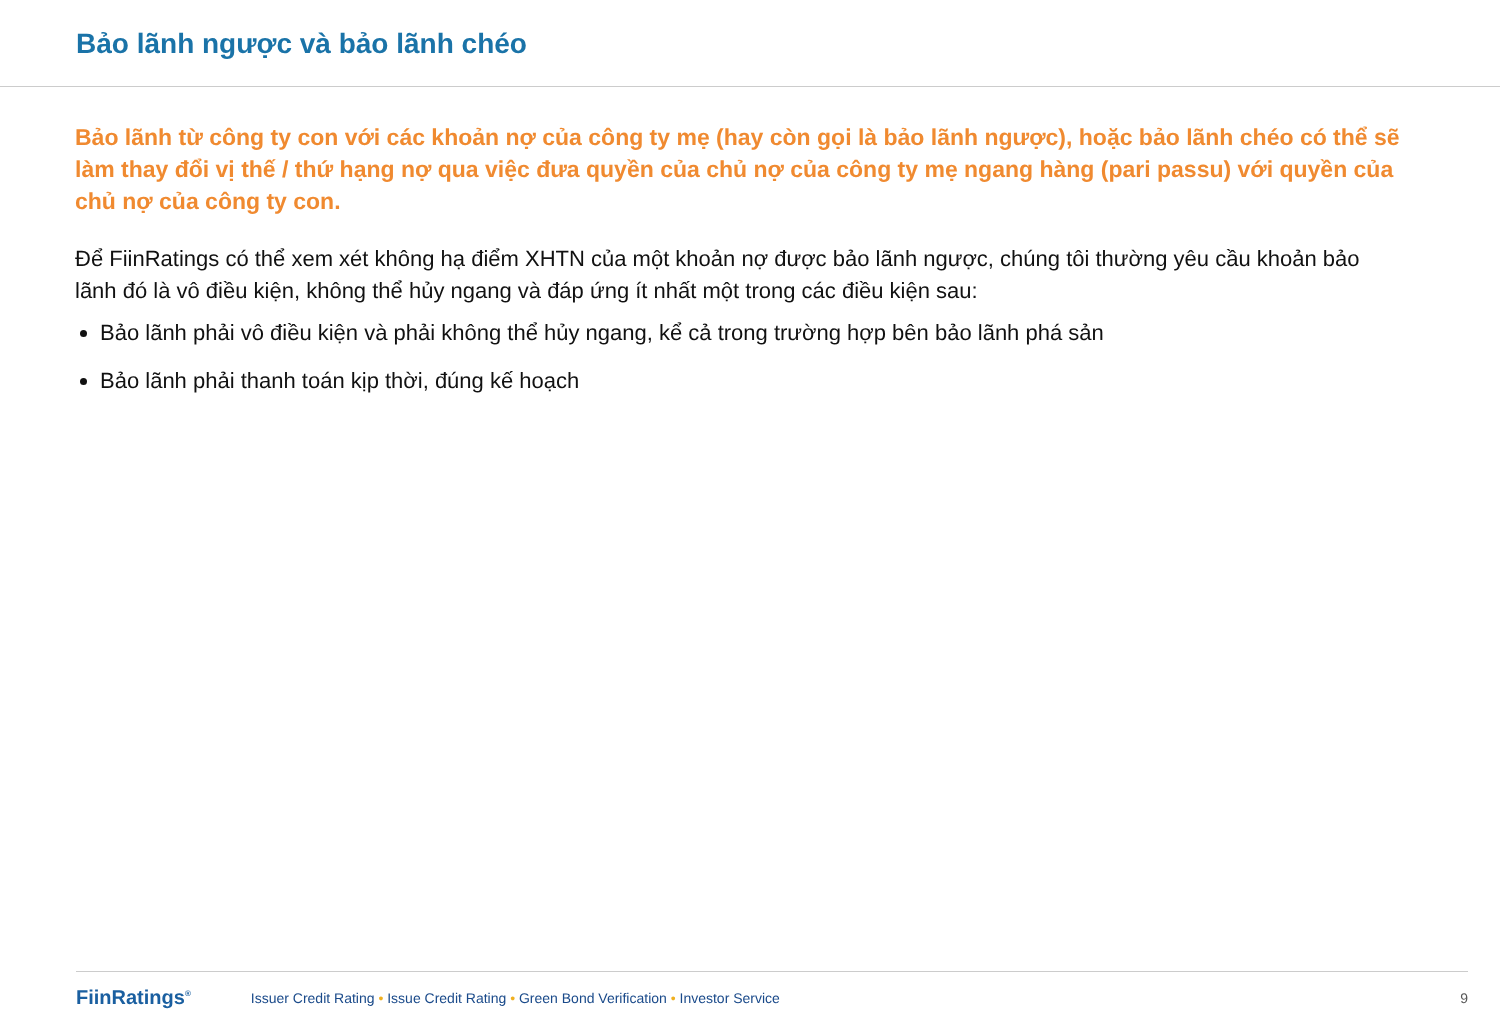Bảo lãnh ngược và bảo lãnh chéo
Bảo lãnh từ công ty con với các khoản nợ của công ty mẹ (hay còn gọi là bảo lãnh ngược), hoặc bảo lãnh chéo có thể sẽ làm thay đổi vị thế / thứ hạng nợ qua việc đưa quyền của chủ nợ của công ty mẹ ngang hàng (pari passu) với quyền của chủ nợ của công ty con.
Để FiinRatings có thể xem xét không hạ điểm XHTN của một khoản nợ được bảo lãnh ngược, chúng tôi thường yêu cầu khoản bảo lãnh đó là vô điều kiện, không thể hủy ngang và đáp ứng ít nhất một trong các điều kiện sau:
Bảo lãnh phải vô điều kiện và phải không thể hủy ngang, kể cả trong trường hợp bên bảo lãnh phá sản
Bảo lãnh phải thanh toán kịp thời, đúng kế hoạch
FiinRatings<sup>®</sup> Issuer Credit Rating • Issue Credit Rating • Green Bond Verification • Investor Service 9